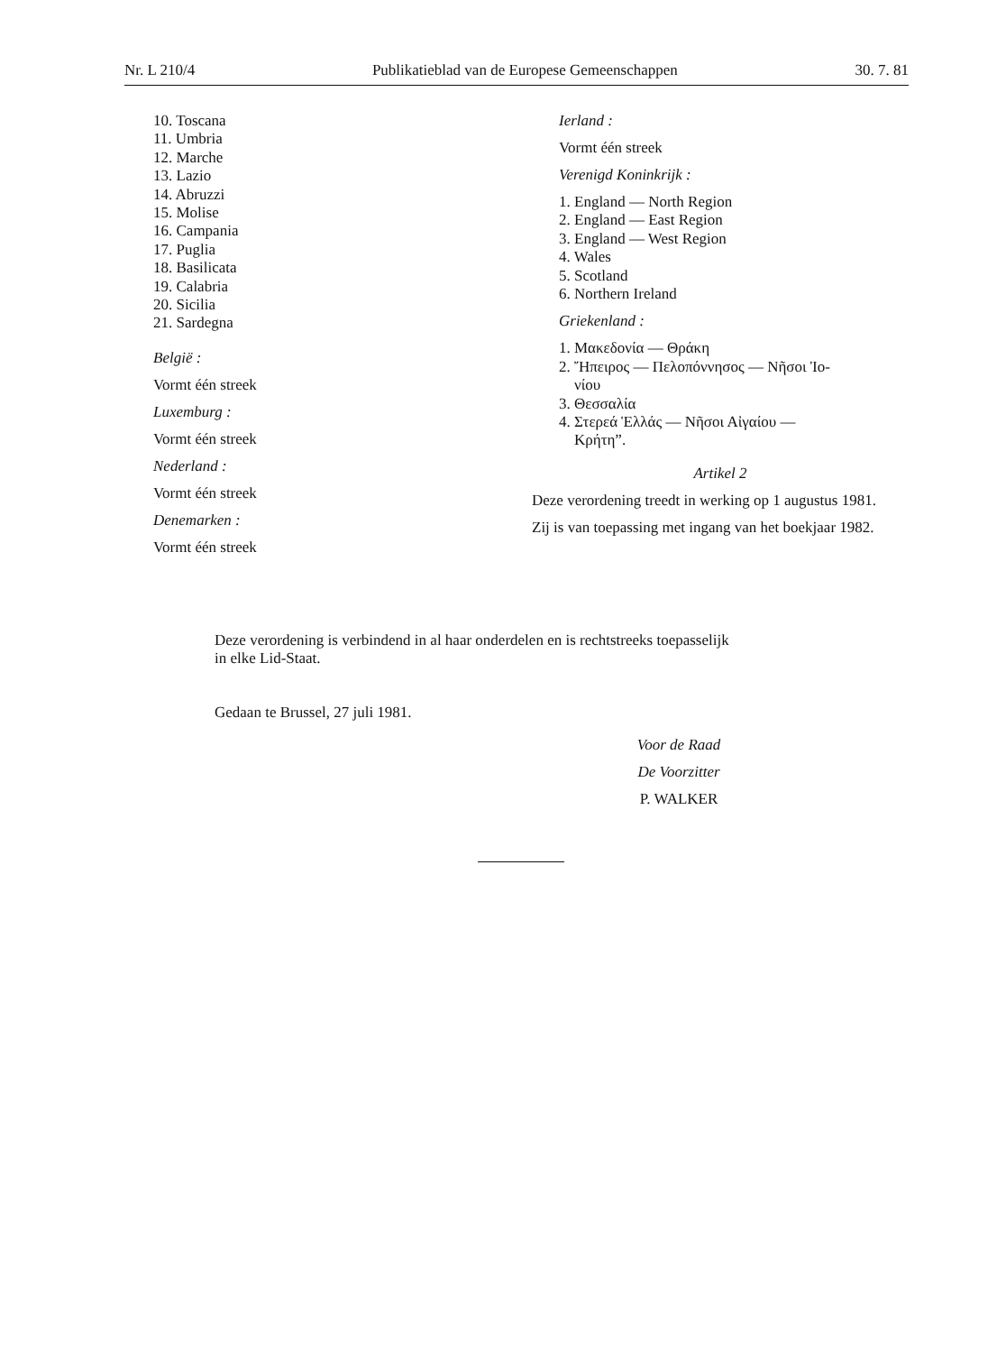Nr. L 210/4 Publikatieblad van de Europese Gemeenschappen 30. 7. 81
10. Toscana
11. Umbria
12. Marche
13. Lazio
14. Abruzzi
15. Molise
16. Campania
17. Puglia
18. Basilicata
19. Calabria
20. Sicilia
21. Sardegna
België :
Vormt één streek
Luxemburg :
Vormt één streek
Nederland :
Vormt één streek
Denemarken :
Vormt één streek
Ierland :
Vormt één streek
Verenigd Koninkrijk :
1. England — North Region
2. England — East Region
3. England — West Region
4. Wales
5. Scotland
6. Northern Ireland
Griekenland :
1. Μακεδονία — Θράκη
2. Ἤπειρος — Πελοπόννησος — Νῆσοι Ἰο-
νίου
3. Θεσσαλία
4. Στερεά Ἑλλάς — Νῆσοι Αἰγαίου —
Κρήτη”.
Artikel 2
Deze verordening treedt in werking op 1 augustus 1981.
Zij is van toepassing met ingang van het boekjaar 1982.
Deze verordening is verbindend in al haar onderdelen en is rechtstreeks toepasselijk
in elke Lid-Staat.
Gedaan te Brussel, 27 juli 1981.
Voor de Raad
De Voorzitter
P. WALKER